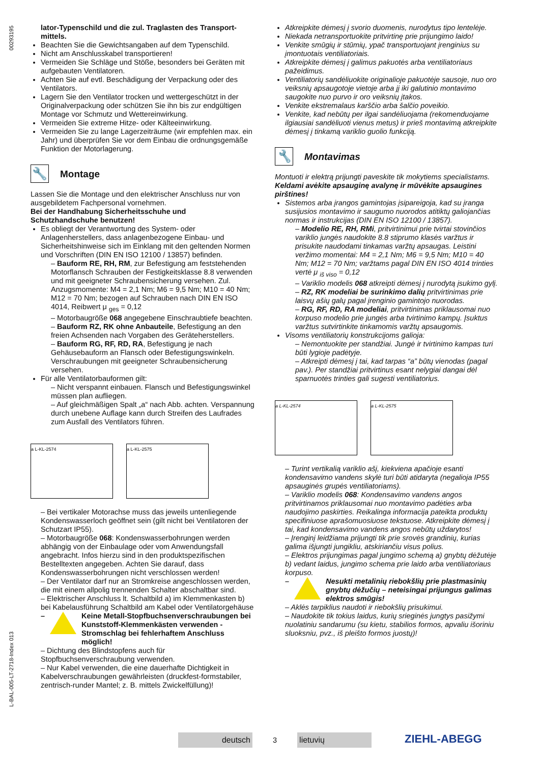00293195
L-BAL-005-LT-2718-Index 013
lator-Typenschild und die zul. Traglasten des Transport­mittels.
Beachten Sie die Gewichtsangaben auf dem Typenschild.
Nicht am Anschlusskabel transportieren!
Vermeiden Sie Schläge und Stöße, besonders bei Geräten mit aufgebauten Ventilatoren.
Achten Sie auf evtl. Beschädigung der Verpackung oder des Ventilators.
Lagern Sie den Ventilator trocken und wettergeschützt in der Originalverpackung oder schützen Sie ihn bis zur endgültigen Montage vor Schmutz und Wettereinwirkung.
Vermeiden Sie extreme Hitze- oder Kälteeinwirkung.
Vermeiden Sie zu lange Lagerzeiträume (wir empfehlen max. ein Jahr) und überprüfen Sie vor dem Einbau die ordnungsgemäße Funktion der Motorlagerung.
🔧 Montage
Lassen Sie die Montage und den elektrischer Anschluss nur von ausgebildetem Fachpersonal vornehmen.
Bei der Handhabung Sicherheitsschuhe und Schutzhandschuhe benutzen!
Es obliegt der Verantwortung des System- oder Anlagenherstellers, dass anlagenbezogene Einbau- und Sicherheitshinweise sich im Einklang mit den geltenden Normen und Vorschriften (DIN EN ISO 12100 / 13857) befinden.
– Bauform RE, RH, RM, zur Befestigung am feststehenden Motorflansch Schrauben der Festigkeitsklasse 8.8 verwenden und mit geeigneter Schraubensicherung versehen. Zul. Anzugsmomente: M4 = 2,1 Nm; M6 = 9,5 Nm; M10 = 40 Nm; M12 = 70 Nm; bezogen auf Schrauben nach DIN EN ISO 4014, Reibwert μ <sub>ges</sub> = 0,12
– Motorbaugröße 068 angegebene Einschraubtiefe beachten.
– Bauform RZ, RK ohne Anbauteile, Befestigung an den freien Achsenden nach Vorgaben des Geräteherstellers.
– Bauform RG, RF, RD, RA, Befestigung je nach Gehäusebauform an Flansch oder Befestigungswinkeln. Verschraubungen mit geeigneter Schraubensicherung versehen.
Für alle Ventilatorbauformen gilt:
– Nicht verspannt einbauen. Flansch und Befestigungswinkel müssen plan aufliegen.
– Auf gleichmäßigen Spalt „a“ nach Abb. achten. Verspannung durch unebene Auflage kann durch Streifen des Laufrades zum Ausfall des Ventilators führen.
a L-KL-2574 a L-KL-2575
– Bei vertikaler Motorachse muss das jeweils untenliegende Kondenswasserloch geöffnet sein (gilt nicht bei Ventilatoren der Schutzart IP55).
– Motorbaugröße 068: Kondenswasserbohrungen werden abhängig von der Einbaulage oder vom Anwendungsfall angebracht. Infos hierzu sind in den produktspezifischen Bestelltexten angegeben. Achten Sie darauf, dass Kondenswasserbohrungen nicht verschlossen werden!
– Der Ventilator darf nur an Stromkreise angeschlossen werden, die mit einem allpolig trennenden Schalter abschaltbar sind.
– Elektrischer Anschluss lt. Schaltbild a) im Klemmenkasten b) bei Kabelausführung Schaltbild am Kabel oder Ventilatorgehäuse
– Keine Metall-Stopfbuchsenverschraubungen bei Kunststoff-Klemmenkästen verwenden - Stromschlag bei fehlerhaftem Anschluss möglich!
– Dichtung des Blindstopfens auch für Stopfbuchsenverschraubung verwenden.
– Nur Kabel verwenden, die eine dauerhafte Dichtigkeit in Kabelverschraubungen gewährleisten (druckfest-formstabiler, zentrisch-runder Mantel; z. B. mittels Zwickelfüllung)!
Atkreipkite dėmesį į svorio duomenis, nurodytus tipo lentelėje.
Niekada netransportuokite pritvirtinę prie prijungimo laido!
Venkite smūgių ir stūmių, ypač transportuojant įrenginius su įmontuotais ventiliatoriais.
Atkreipkite dėmesį į galimus pakuotės arba ventiliatoriaus pažeidimus.
Ventiliatorių sandėliuokite originalioje pakuotėje sausoje, nuo oro veiksnių apsaugotoje vietoje arba jį iki galutinio montavimo saugokite nuo purvo ir oro veiksnių įtakos.
Venkite ekstremalaus karščio arba šalčio poveikio.
Venkite, kad nebūtų per ilgai sandėliuojama (rekomenduojame ilgiausiai sandėliuoti vienus metus) ir prieš montavimą atkreipkite dėmesį į tinkamą variklio guolio funkciją.
🔧 Montavimas
Montuoti ir elektrą prijungti paveskite tik mokytiems specialistams.
Keldami avėkite apsauginę avalynę ir mūvėkite apsaugines pirštines!
Sistemos arba įrangos gamintojas įsipareigoja, kad su įranga susijusios montavimo ir saugumo nuorodos atitiktų galiojančias normas ir instrukcijas (DIN EN ISO 12100 / 13857).
– Modelio RE, RH, RMi, pritvirtinimui prie tvirtai stovinčios variklio jungės naudokite 8.8 stiprumo klasės varžtus ir prisukite naudodami tinkamas varžtų apsaugas. Leistini veržimo momentai: M4 = 2,1 Nm; M6 = 9,5 Nm; M10 = 40 Nm; M12 = 70 Nm; varžtams pagal DIN EN ISO 4014 trinties vertė μ <sub>iš viso</sub> = 0,12
– Variklio modelis 068 atkreipti dėmesį į nurodytą įsukimo gylį.
– RZ, RK modeliai be surinkimo dalių pritvirtinimas prie laisvų ašių galų pagal įrenginio gamintojo nuorodas.
– RG, RF, RD, RA modeliai, pritvirtinimas priklausomai nuo korpuso modelio prie jungės arba tvirtinimo kampų. Įsuktus varžtus sutvirtinkite tinkamomis varžtų apsaugomis.
Visoms ventiliatorių konstrukcijoms galioja:
– Nemontuokite per standžiai. Jungė ir tvirtinimo kampas turi būti lygioje padėtyje.
– Atkreipti dėmesį į tai, kad tarpas “a” būtų vienodas (pagal pav.). Per standžiai pritvirtinus esant nelygiai dangai dėl sparnuotės trinties gali sugesti ventiliatorius.
a L-KL-2574 a L-KL-2575
– Turint vertikalią variklio ašį, kiekviena apačioje esanti kondensavimo vandens skylė turi būti atidaryta (negalioja IP55 apsauginės grupės ventiliatoriams).
– Variklio modelis 068: Kondensavimo vandens angos pritvirtinamos priklausomai nuo montavimo padėties arba naudojimo paskirties. Reikalinga informacija pateikta produktų specifiniuose aprašomuosiuose tekstuose. Atkreipkite dėmesį į tai, kad kondensavimo vandens angos nebūtų uždarytos!
– Įrenginį leidžiama prijungti tik prie srovės grandinių, kurias galima išjungti jungikliu, atskiriančiu visus polius.
– Elektros prijungimas pagal jungimo schemą a) gnybtų dėžutėje b) vedant laidus, jungimo schema prie laido arba ventiliatoriaus korpuso.
– Nesukti metalinių riebokšlių prie plastmasinių gnybtų dėžučių – neteisingai prijungus galimas elektros smūgis!
– Aklės tarpiklius naudoti ir riebokšlių prisukimui.
– Naudokite tik tokius laidus, kurių srieginės jungtys pasižymi nuolatiniu sandarumu (su kietu, stabilios formos, apvaliu išoriniu sluoksniu, pvz., iš pleišto formos juostų)!
deutsch
3
lietuvių
ZIEHL-ABEGG